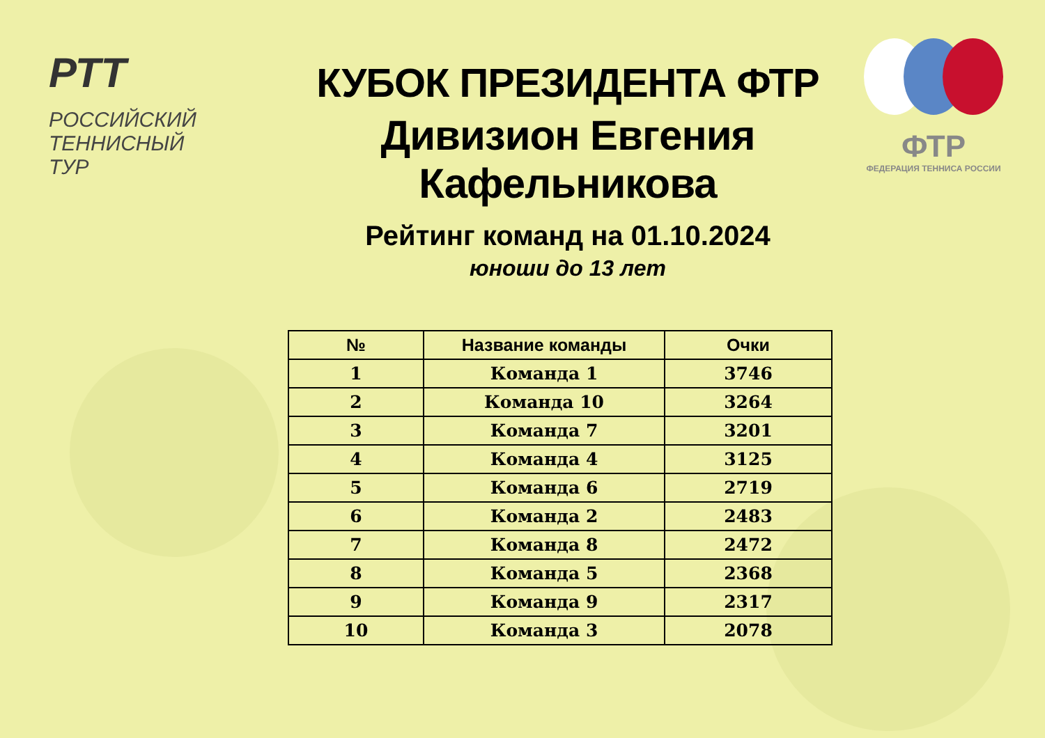РТТ РОССИЙСКИЙ
ТЕННИСНЫЙ
ТУР
КУБОК ПРЕЗИДЕНТА ФТР
Дивизион Евгения Кафельникова
Рейтинг команд на 01.10.2024
юноши до 13 лет
ФТР
ФЕДЕРАЦИЯ ТЕННИСА РОССИИ
| № | Название команды | Очки |
| --- | --- | --- |
| 1 | Команда 1 | 3746 |
| 2 | Команда 10 | 3264 |
| 3 | Команда 7 | 3201 |
| 4 | Команда 4 | 3125 |
| 5 | Команда 6 | 2719 |
| 6 | Команда 2 | 2483 |
| 7 | Команда 8 | 2472 |
| 8 | Команда 5 | 2368 |
| 9 | Команда 9 | 2317 |
| 10 | Команда 3 | 2078 |